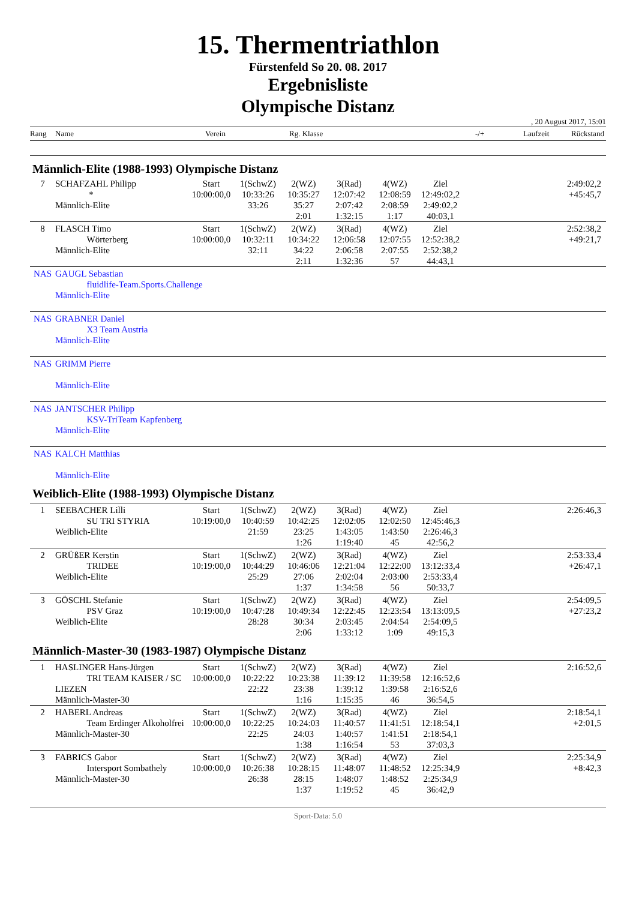15. Thermentriathlon
Fürstenfeld So 20. 08. 2017
Ergebnisliste
Olympische Distanz
, 20 August 2017, 15:01
Rang Name Verein Rg. Klasse -/+ Laufzeit Rückstand
Männlich-Elite (1988-1993) Olympische Distanz
| 7 | SCHAFZAHL Philipp * Männlich-Elite | Start 10:00:00,0 | 1(SchwZ) 10:33:26 33:26 | 2(WZ) 10:35:27 35:27 2:01 | 3(Rad) 12:07:42 2:07:42 1:32:15 | 4(WZ) 12:08:59 2:08:59 1:17 | Ziel 12:49:02,2 2:49:02,2 40:03,1 | | 2:49:02,2 +45:45,7 |
| 8 | FLASCH Timo Wörterberg Männlich-Elite | Start 10:00:00,0 | 1(SchwZ) 10:32:11 32:11 | 2(WZ) 10:34:22 34:22 2:11 | 3(Rad) 12:06:58 2:06:58 1:32:36 | 4(WZ) 12:07:55 2:07:55 57 | Ziel 12:52:38,2 2:52:38,2 44:43,1 | | 2:52:38,2 +49:21,7 |
| NAS | GAUGL Sebastian fluidlife-Team.Sports.Challenge Männlich-Elite | | | | | | | | |
| NAS | GRABNER Daniel X3 Team Austria Männlich-Elite | | | | | | | | |
| NAS | GRIMM Pierre Männlich-Elite | | | | | | | | |
| NAS | JANTSCHER Philipp KSV-TriTeam Kapfenberg Männlich-Elite | | | | | | | | |
| NAS | KALCH Matthias Männlich-Elite | | | | | | | | |
Weiblich-Elite (1988-1993) Olympische Distanz
| 1 | SEEBACHER Lilli SU TRI STYRIA Weiblich-Elite | Start 10:19:00,0 | 1(SchwZ) 10:40:59 21:59 | 2(WZ) 10:42:25 23:25 1:26 | 3(Rad) 12:02:05 1:43:05 1:19:40 | 4(WZ) 12:02:50 1:43:50 45 | Ziel 12:45:46,3 2:26:46,3 42:56,2 | | 2:26:46,3 |
| 2 | GRÜßER Kerstin TRIDEE Weiblich-Elite | Start 10:19:00,0 | 1(SchwZ) 10:44:29 25:29 | 2(WZ) 10:46:06 27:06 1:37 | 3(Rad) 12:21:04 2:02:04 1:34:58 | 4(WZ) 12:22:00 2:03:00 56 | Ziel 13:12:33,4 2:53:33,4 50:33,7 | | 2:53:33,4 +26:47,1 |
| 3 | GÖSCHL Stefanie PSV Graz Weiblich-Elite | Start 10:19:00,0 | 1(SchwZ) 10:47:28 28:28 | 2(WZ) 10:49:34 30:34 2:06 | 3(Rad) 12:22:45 2:03:45 1:33:12 | 4(WZ) 12:23:54 2:04:54 1:09 | Ziel 13:13:09,5 2:54:09,5 49:15,3 | | 2:54:09,5 +27:23,2 |
Männlich-Master-30 (1983-1987) Olympische Distanz
| 1 | HASLINGER Hans-Jürgen TRI TEAM KAISER / SC LIEZEN Männlich-Master-30 | Start 10:00:00,0 | 1(SchwZ) 10:22:22 22:22 | 2(WZ) 10:23:38 23:38 1:16 | 3(Rad) 11:39:12 1:39:12 1:15:35 | 4(WZ) 11:39:58 1:39:58 46 | Ziel 12:16:52,6 2:16:52,6 36:54,5 | | 2:16:52,6 |
| 2 | HABERL Andreas Team Erdinger Alkoholfrei Männlich-Master-30 | Start 10:00:00,0 | 1(SchwZ) 10:22:25 22:25 | 2(WZ) 10:24:03 24:03 1:38 | 3(Rad) 11:40:57 1:40:57 1:16:54 | 4(WZ) 11:41:51 1:41:51 53 | Ziel 12:18:54,1 2:18:54,1 37:03,3 | | 2:18:54,1 +2:01,5 |
| 3 | FABRICS Gabor Intersport Sombathely Männlich-Master-30 | Start 10:00:00,0 | 1(SchwZ) 10:26:38 26:38 | 2(WZ) 10:28:15 28:15 1:37 | 3(Rad) 11:48:07 1:48:07 1:19:52 | 4(WZ) 11:48:52 1:48:52 45 | Ziel 12:25:34,9 2:25:34,9 36:42,9 | | 2:25:34,9 +8:42,3 |
Sport-Data: 5.0